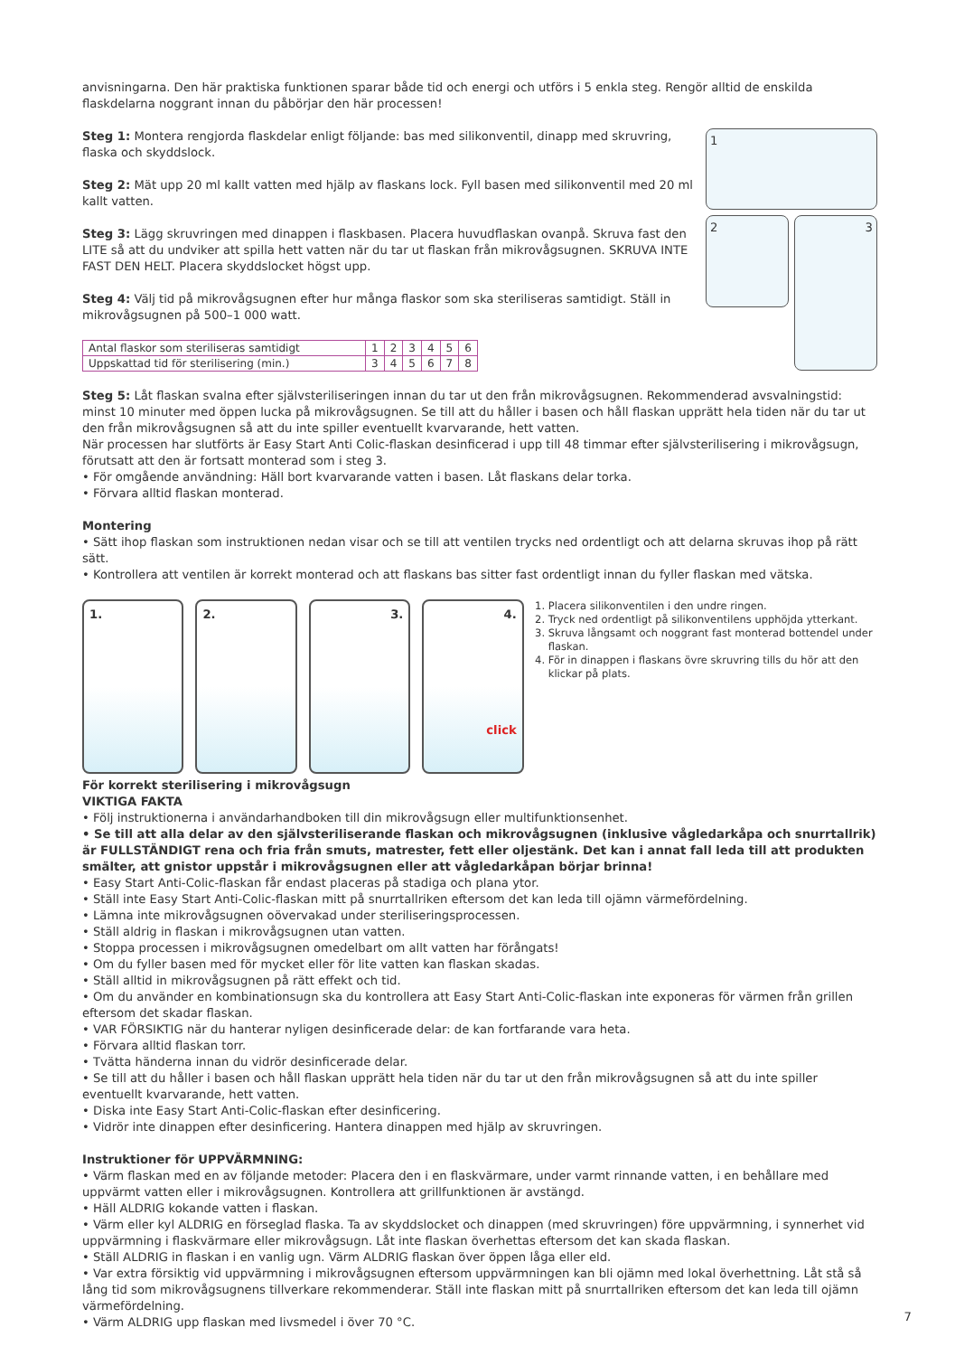anvisningarna. Den här praktiska funktionen sparar både tid och energi och utförs i 5 enkla steg. Rengör alltid de enskilda flaskdelarna noggrant innan du påbörjar den här processen!
Steg 1: Montera rengjorda flaskdelar enligt följande: bas med silikonventil, dinapp med skruvring, flaska och skyddslock.
Steg 2: Mät upp 20 ml kallt vatten med hjälp av flaskans lock. Fyll basen med silikonventil med 20 ml kallt vatten.
Steg 3: Lägg skruvringen med dinappen i flaskbasen. Placera huvudflaskan ovanpå. Skruva fast den LITE så att du undviker att spilla hett vatten när du tar ut flaskan från mikrovågsugnen. SKRUVA INTE FAST DEN HELT. Placera skyddslocket högst upp.
Steg 4: Välj tid på mikrovågsugnen efter hur många flaskor som ska steriliseras samtidigt. Ställ in mikrovågsugnen på 500–1 000 watt.
| Antal flaskor som steriliseras samtidigt | 1 | 2 | 3 | 4 | 5 | 6 |
| Uppskattad tid för sterilisering (min.) | 3 | 4 | 5 | 6 | 7 | 8 |
1
2
3
Steg 5: Låt flaskan svalna efter självsteriliseringen innan du tar ut den från mikrovågsugnen. Rekommenderad avsvalningstid: minst 10 minuter med öppen lucka på mikrovågsugnen. Se till att du håller i basen och håll flaskan upprätt hela tiden när du tar ut den från mikrovågsugnen så att du inte spiller eventuellt kvarvarande, hett vatten.
När processen har slutförts är Easy Start Anti Colic-flaskan desinficerad i upp till 48 timmar efter självsterilisering i mikrovågsugn, förutsatt att den är fortsatt monterad som i steg 3.
• För omgående användning: Häll bort kvarvarande vatten i basen. Låt flaskans delar torka.
• Förvara alltid flaskan monterad.
Montering
• Sätt ihop flaskan som instruktionen nedan visar och se till att ventilen trycks ned ordentligt och att delarna skruvas ihop på rätt sätt.
• Kontrollera att ventilen är korrekt monterad och att flaskans bas sitter fast ordentligt innan du fyller flaskan med vätska.
1. 2. 3. 4.
click
1. Placera silikonventilen i den undre ringen.
2. Tryck ned ordentligt på silikonventilens upphöjda ytterkant.
3. Skruva långsamt och noggrant fast monterad bottendel under flaskan.
4. För in dinappen i flaskans övre skruvring tills du hör att den klickar på plats.
För korrekt sterilisering i mikrovågsugn
VIKTIGA FAKTA
• Följ instruktionerna i användarhandboken till din mikrovågsugn eller multifunktionsenhet.
• Se till att alla delar av den självsteriliserande flaskan och mikrovågsugnen (inklusive vågledarkåpa och snurrtallrik) är FULLSTÄNDIGT rena och fria från smuts, matrester, fett eller oljestänk. Det kan i annat fall leda till att produkten smälter, att gnistor uppstår i mikrovågsugnen eller att vågledarkåpan börjar brinna!
• Easy Start Anti-Colic-flaskan får endast placeras på stadiga och plana ytor.
• Ställ inte Easy Start Anti-Colic-flaskan mitt på snurrtallriken eftersom det kan leda till ojämn värmefördelning.
• Lämna inte mikrovågsugnen oövervakad under steriliseringsprocessen.
• Ställ aldrig in flaskan i mikrovågsugnen utan vatten.
• Stoppa processen i mikrovågsugnen omedelbart om allt vatten har förångats!
• Om du fyller basen med för mycket eller för lite vatten kan flaskan skadas.
• Ställ alltid in mikrovågsugnen på rätt effekt och tid.
• Om du använder en kombinationsugn ska du kontrollera att Easy Start Anti-Colic-flaskan inte exponeras för värmen från grillen eftersom det skadar flaskan.
• VAR FÖRSIKTIG när du hanterar nyligen desinficerade delar: de kan fortfarande vara heta.
• Förvara alltid flaskan torr.
• Tvätta händerna innan du vidrör desinficerade delar.
• Se till att du håller i basen och håll flaskan upprätt hela tiden när du tar ut den från mikrovågsugnen så att du inte spiller eventuellt kvarvarande, hett vatten.
• Diska inte Easy Start Anti-Colic-flaskan efter desinficering.
• Vidrör inte dinappen efter desinficering. Hantera dinappen med hjälp av skruvringen.
Instruktioner för UPPVÄRMNING:
• Värm flaskan med en av följande metoder: Placera den i en flaskvärmare, under varmt rinnande vatten, i en behållare med uppvärmt vatten eller i mikrovågsugnen. Kontrollera att grillfunktionen är avstängd.
• Häll ALDRIG kokande vatten i flaskan.
• Värm eller kyl ALDRIG en förseglad flaska. Ta av skyddslocket och dinappen (med skruvringen) före uppvärmning, i synnerhet vid uppvärmning i flaskvärmare eller mikrovågsugn. Låt inte flaskan överhettas eftersom det kan skada flaskan.
• Ställ ALDRIG in flaskan i en vanlig ugn. Värm ALDRIG flaskan över öppen låga eller eld.
• Var extra försiktig vid uppvärmning i mikrovågsugnen eftersom uppvärmningen kan bli ojämn med lokal överhettning. Låt stå så lång tid som mikrovågsugnens tillverkare rekommenderar. Ställ inte flaskan mitt på snurrtallriken eftersom det kan leda till ojämn värmefördelning.
• Värm ALDRIG upp flaskan med livsmedel i över 70 °C.
7